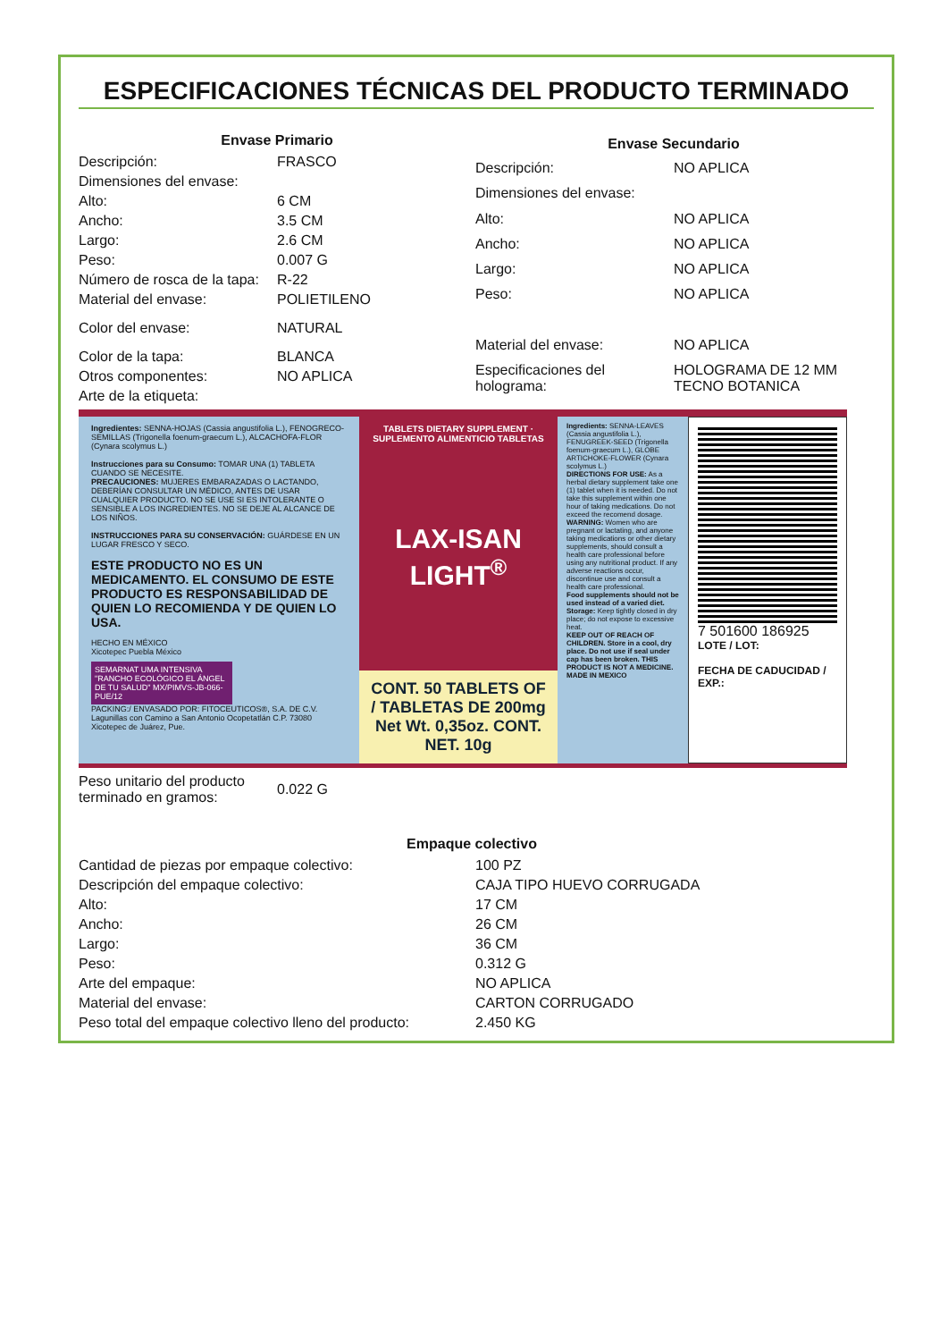ESPECIFICACIONES TÉCNICAS DEL PRODUCTO TERMINADO
| Envase Primario | |
| --- | --- |
| Descripción: | FRASCO |
| Dimensiones del envase: | |
| Alto: | 6 CM |
| Ancho: | 3.5 CM |
| Largo: | 2.6 CM |
| Peso: | 0.007 G |
| Número de rosca de la tapa: | R-22 |
| Material del envase: | POLIETILENO |
| Color del envase: | NATURAL |
| Color de la tapa: | BLANCA |
| Otros componentes: | NO APLICA |
| Arte de la etiqueta: | |
| Envase Secundario | |
| --- | --- |
| Descripción: | NO APLICA |
| Dimensiones del envase: | |
| Alto: | NO APLICA |
| Ancho: | NO APLICA |
| Largo: | NO APLICA |
| Peso: | NO APLICA |
| Material del envase: | NO APLICA |
| Especificaciones del holograma: | HOLOGRAMA DE 12 MM TECNO BOTANICA |
Ingredientes: SENNA-HOJAS (Cassia angustifolia L.), FENOGRECO-SEMILLAS (Trigonella foenum-graecum L.), ALCACHOFA-FLOR (Cynara scolymus L.)
Instrucciones para su Consumo: TOMAR UNA (1) TABLETA CUANDO SE NECESITE.
PRECAUCIONES: MUJERES EMBARAZADAS O LACTANDO, DEBERÍAN CONSULTAR UN MÉDICO, ANTES DE USAR CUALQUIER PRODUCTO. NO SE USE SI ES INTOLERANTE O SENSIBLE A LOS INGREDIENTES. NO SE DEJE AL ALCANCE DE LOS NIÑOS.
INSTRUCCIONES PARA SU CONSERVACIÓN: GUÁRDESE EN UN LUGAR FRESCO Y SECO.
ESTE PRODUCTO NO ES UN MEDICAMENTO. EL CONSUMO DE ESTE PRODUCTO ES RESPONSABILIDAD DE QUIEN LO RECOMIENDA Y DE QUIEN LO USA.
HECHO EN MÉXICO
Xicotepec Puebla México
SEMARNAT UMA INTENSIVA "RANCHO ECOLÓGICO EL ÁNGEL DE TU SALUD" MX/PIMVS-JB-066-PUE/12
PACKING:/ ENVASADO POR: FITOCEUTICOS®, S.A. DE C.V. Lagunillas con Camino a San Antonio Ocopetatlán C.P. 73080 Xicotepec de Juárez, Pue.
TABLETS DIETARY SUPPLEMENT · SUPLEMENTO ALIMENTICIO TABLETAS
LAX-ISAN LIGHT<sup>®</sup>
CONT. 50 TABLETS OF / TABLETAS DE 200mg
Net Wt. 0,35oz. CONT. NET. 10g
Ingredients: SENNA-LEAVES (Cassia angustifolia L.), FENUGREEK-SEED (Trigonella foenum-graecum L.), GLOBE ARTICHOKE-FLOWER (Cynara scolymus L.)
DIRECTIONS FOR USE: As a herbal dietary supplement take one (1) tablet when it is needed. Do not take this supplement within one hour of taking medications. Do not exceed the recomend dosage.
WARNING: Women who are pregnant or lactating, and anyone taking medications or other dietary supplements, should consult a health care professional before using any nutritional product. If any adverse reactions occur, discontinue use and consult a health care professional.
Food supplements should not be used instead of a varied diet.
Storage: Keep tightly closed in dry place; do not expose to excessive heat.
KEEP OUT OF REACH OF CHILDREN. Store in a cool, dry place. Do not use if seal under cap has been broken. THIS PRODUCT IS NOT A MEDICINE. MADE IN MEXICO
7 501600 186925
LOTE / LOT:
FECHA DE CADUCIDAD / EXP.:
| Peso unitario del producto terminado en gramos: | 0.022 G |
| Empaque colectivo | |
| --- | --- |
| Cantidad de piezas por empaque colectivo: | 100 PZ |
| Descripción del empaque colectivo: | CAJA TIPO HUEVO CORRUGADA |
| Alto: | 17 CM |
| Ancho: | 26 CM |
| Largo: | 36 CM |
| Peso: | 0.312 G |
| Arte del empaque: | NO APLICA |
| Material del envase: | CARTON CORRUGADO |
| Peso total del empaque colectivo lleno del producto: | 2.450 KG |